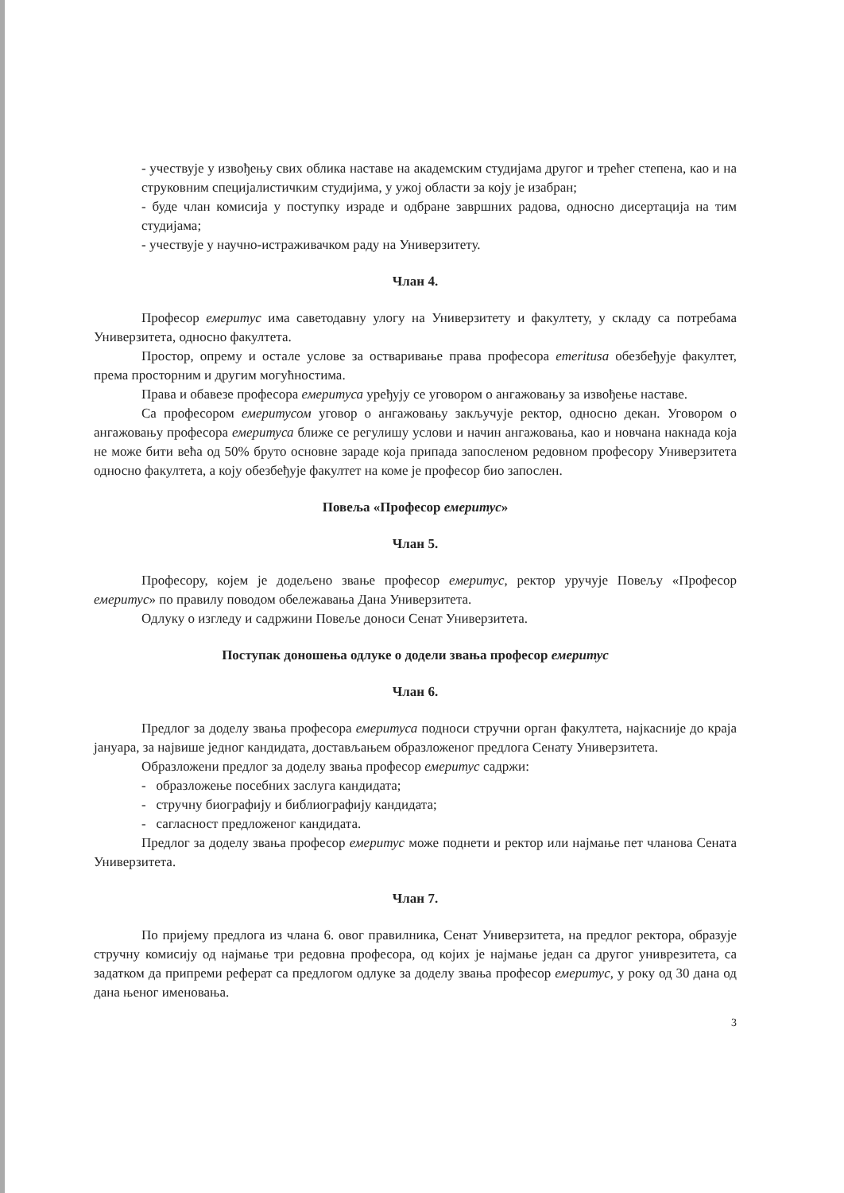- учествује у извођењу свих облика наставе на академским студијама другог и трећег степена, као и на струковним специјалистичким студијима, у ужој области за коју је изабран;
- буде члан комисија у поступку израде и одбране завршних радова, односно дисертација на тим студијама;
- учествује у научно-истраживачком раду на Универзитету.
Члан 4.
Професор емеритус има саветодавну улогу на Универзитету и факултету, у складу са потребама Универзитета, односно факултета.
Простор, опрему и остале услове за остваривање права професора emeritusa обезбеђује факултет, према просторним и другим могућностима.
Права и обавезе професора емеритуса уређују се уговором о ангажовању за извођење наставе.
Са професором емеритусом уговор о ангажовању закључује ректор, односно декан. Уговором о ангажовању професора емеритуса ближе се регулишу услови и начин ангажовања, као и новчана накнада која не може бити већа од 50% бруто основне зараде која припада запосленом редовном професору Универзитета односно факултета, а коју обезбеђује факултет на коме је професор био запослен.
Повеља «Професор емеритус»
Члан 5.
Професору, којем је додељено звање професор емеритус, ректор уручује Повељу «Професор емеритус» по правилу поводом обележавања Дана Универзитета.
Одлуку о изгледу и садржини Повеље доноси Сенат Универзитета.
Поступак доношења одлуке о додели звања професор емеритус
Члан 6.
Предлог за доделу звања професора емеритуса подноси стручни орган факултета, најкасније до краја јануара, за највише једног кандидата, достављањем образложеног предлога Сенату Универзитета.
Образложени предлог за доделу звања професор емеритус садржи:
- образложење посебних заслуга кандидата;
- стручну биографију и библиографију кандидата;
- сагласност предложеног кандидата.
Предлог за доделу звања професор емеритус може поднети и ректор или најмање пет чланова Сената Универзитета.
Члан 7.
По пријему предлога из члана 6. овог правилника, Сенат Универзитета, на предлог ректора, образује стручну комисију од најмање три редовна професора, од којих је најмање један са другог униврезитета, са задатком да припреми реферат са предлогом одлуке за доделу звања професор емеритус, у року од 30 дана од дана њеног именовања.
3